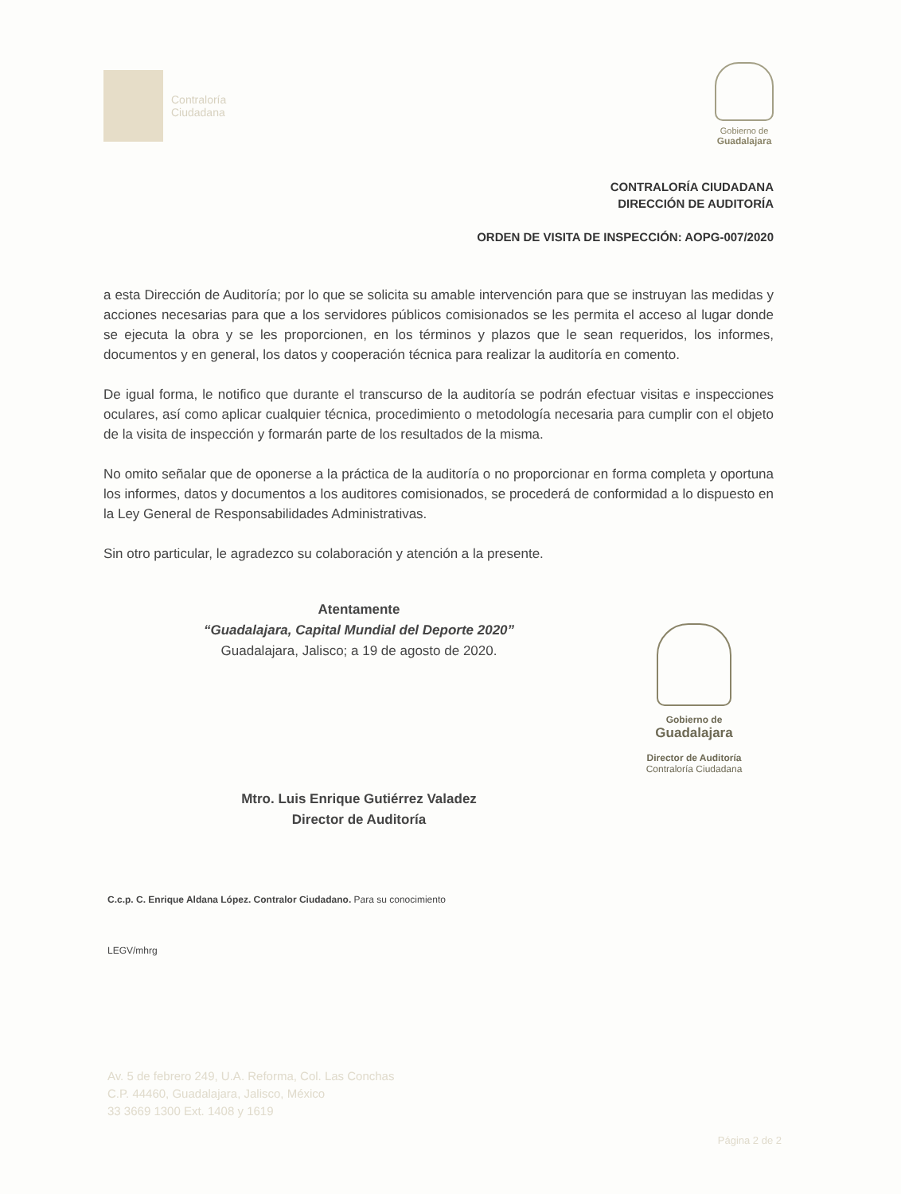Contraloría
Ciudadana
Gobierno de
Guadalajara
CONTRALORÍA CIUDADANA
DIRECCIÓN DE AUDITORÍA
ORDEN DE VISITA DE INSPECCIÓN: AOPG-007/2020
a esta Dirección de Auditoría; por lo que se solicita su amable intervención para que se instruyan las medidas y acciones necesarias para que a los servidores públicos comisionados se les permita el acceso al lugar donde se ejecuta la obra y se les proporcionen, en los términos y plazos que le sean requeridos, los informes, documentos y en general, los datos y cooperación técnica para realizar la auditoría en comento.
De igual forma, le notifico que durante el transcurso de la auditoría se podrán efectuar visitas e inspecciones oculares, así como aplicar cualquier técnica, procedimiento o metodología necesaria para cumplir con el objeto de la visita de inspección y formarán parte de los resultados de la misma.
No omito señalar que de oponerse a la práctica de la auditoría o no proporcionar en forma completa y oportuna los informes, datos y documentos a los auditores comisionados, se procederá de conformidad a lo dispuesto en la Ley General de Responsabilidades Administrativas.
Sin otro particular, le agradezco su colaboración y atención a la presente.
Atentamente
“Guadalajara, Capital Mundial del Deporte 2020”
Guadalajara, Jalisco; a 19 de agosto de 2020.
Mtro. Luis Enrique Gutiérrez Valadez
Director de Auditoría
Gobierno de
Guadalajara
Director de Auditoría
Contraloría Ciudadana
C.c.p. C. Enrique Aldana López. Contralor Ciudadano. Para su conocimiento
LEGV/mhrg
Av. 5 de febrero 249, U.A. Reforma, Col. Las Conchas
C.P. 44460, Guadalajara, Jalisco, México
33 3669 1300 Ext. 1408 y 1619
Página 2 de 2